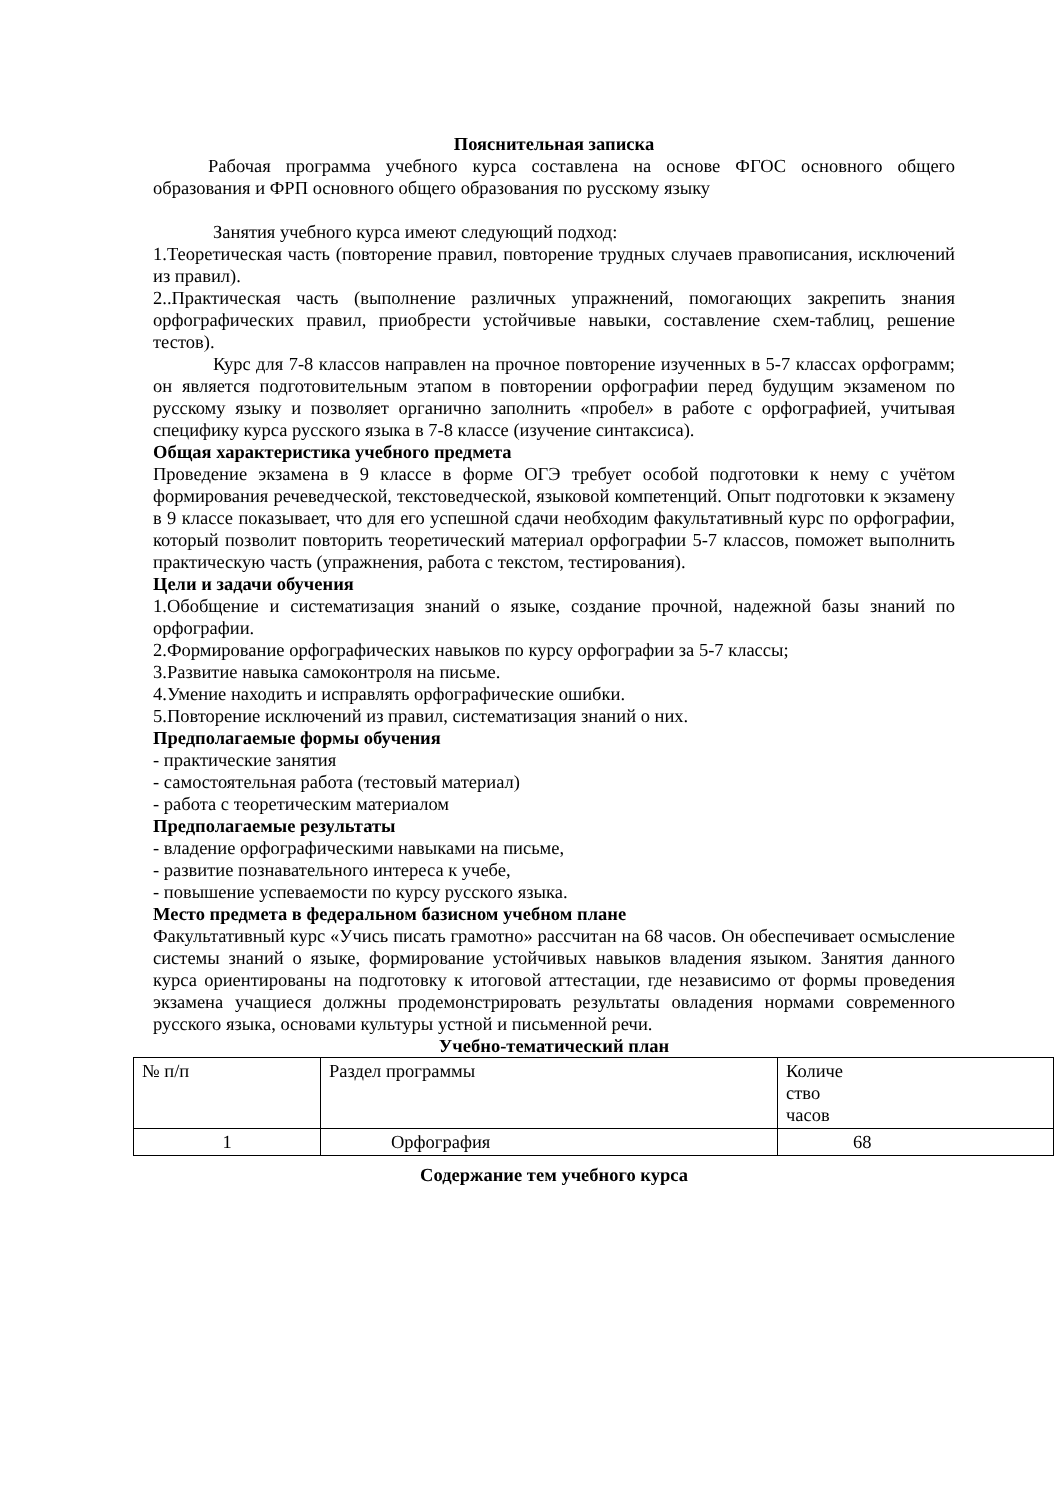Пояснительная записка
Рабочая программа учебного курса составлена на основе ФГОС основного общего образования и ФРП основного общего образования по русскому языку
Занятия учебного курса имеют следующий подход:
1.Теоретическая часть (повторение правил, повторение трудных случаев правописания, исключений из правил).
2..Практическая часть (выполнение различных упражнений, помогающих закрепить знания орфографических правил, приобрести устойчивые навыки, составление схем-таблиц, решение тестов).
Курс для 7-8 классов направлен на прочное повторение изученных в 5-7 классах орфограмм; он является подготовительным этапом в повторении орфографии перед будущим экзаменом по русскому языку и позволяет органично заполнить «пробел» в работе с орфографией, учитывая специфику курса русского языка в 7-8 классе (изучение синтаксиса).
Общая характеристика учебного предмета
Проведение экзамена в 9 классе в форме ОГЭ требует особой подготовки к нему с учётом формирования речеведческой, текстоведческой, языковой компетенций. Опыт подготовки к экзамену в 9 классе показывает, что для его успешной сдачи необходим факультативный курс по орфографии, который позволит повторить теоретический материал орфографии 5-7 классов, поможет выполнить практическую часть (упражнения, работа с текстом, тестирования).
Цели и задачи обучения
1.Обобщение и систематизация знаний о языке, создание прочной, надежной базы знаний по орфографии.
2.Формирование орфографических навыков по курсу орфографии за 5-7 классы;
3.Развитие навыка самоконтроля на письме.
4.Умение находить и исправлять орфографические ошибки.
5.Повторение исключений из правил, систематизация знаний о них.
Предполагаемые формы обучения
- практические занятия
- самостоятельная работа (тестовый материал)
- работа с теоретическим материалом
Предполагаемые результаты
- владение орфографическими навыками на письме,
- развитие познавательного интереса к учебе,
- повышение успеваемости по курсу русского языка.
Место предмета в федеральном базисном учебном плане
Факультативный курс «Учись писать грамотно» рассчитан на 68 часов. Он обеспечивает осмысление системы знаний о языке, формирование устойчивых навыков владения языком. Занятия данного курса ориентированы на подготовку к итоговой аттестации, где независимо от формы проведения экзамена учащиеся должны продемонстрировать результаты овладения нормами современного русского языка, основами культуры устной и письменной речи.
Учебно-тематический план
| № п/п | Раздел программы | Количе ство часов |
| 1 | Орфография | 68 |
Содержание тем учебного курса